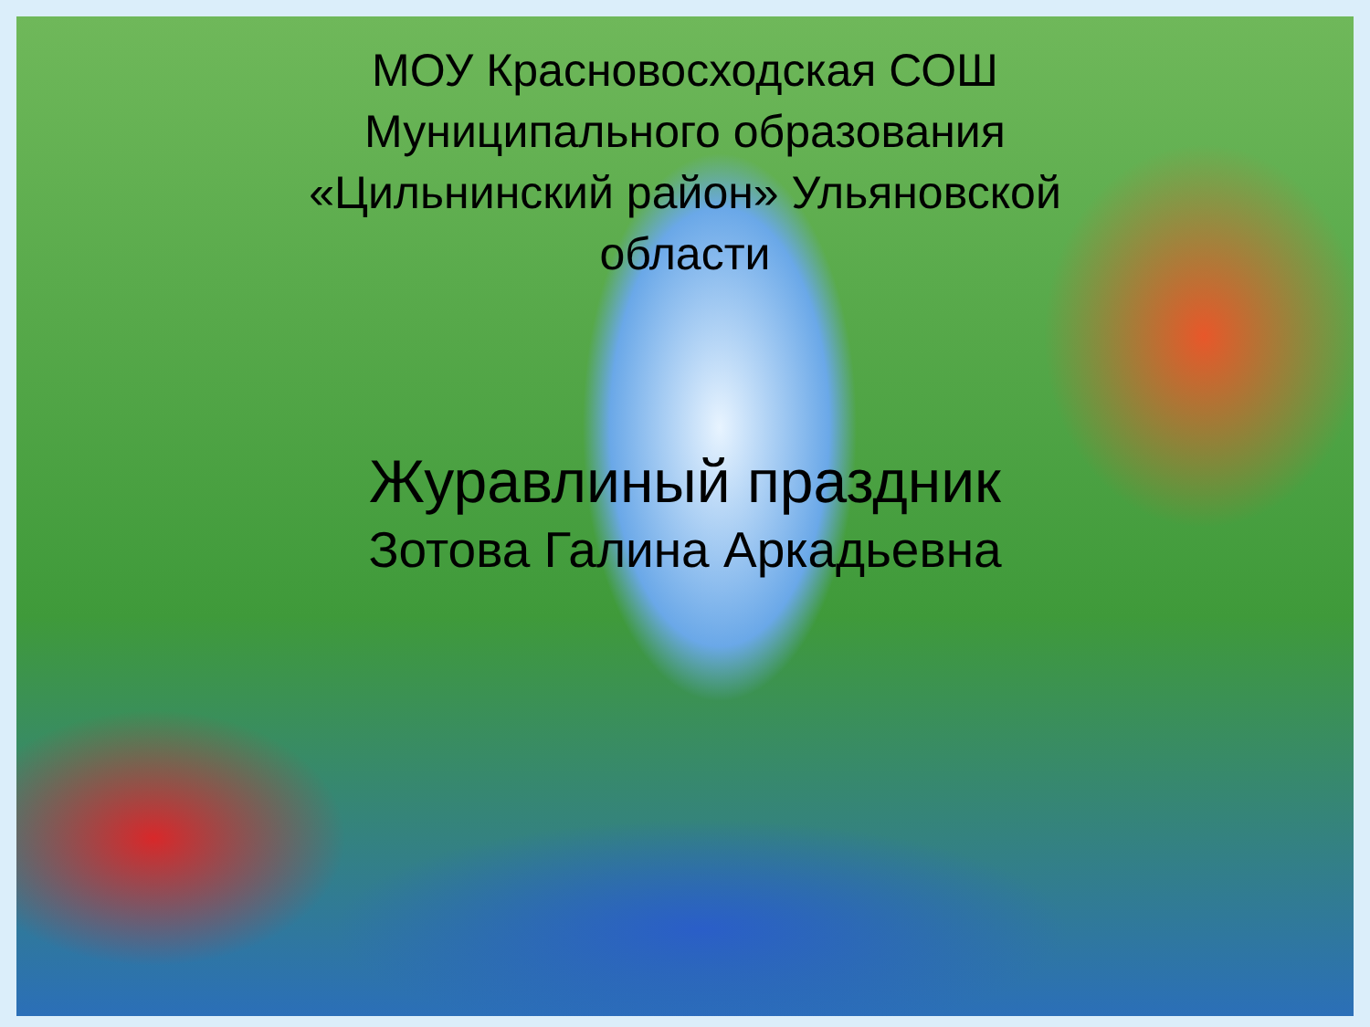МОУ Красновосходская СОШ
Муниципального образования
«Цильнинский район» Ульяновской
области
Журавлиный праздник
Зотова Галина Аркадьевна